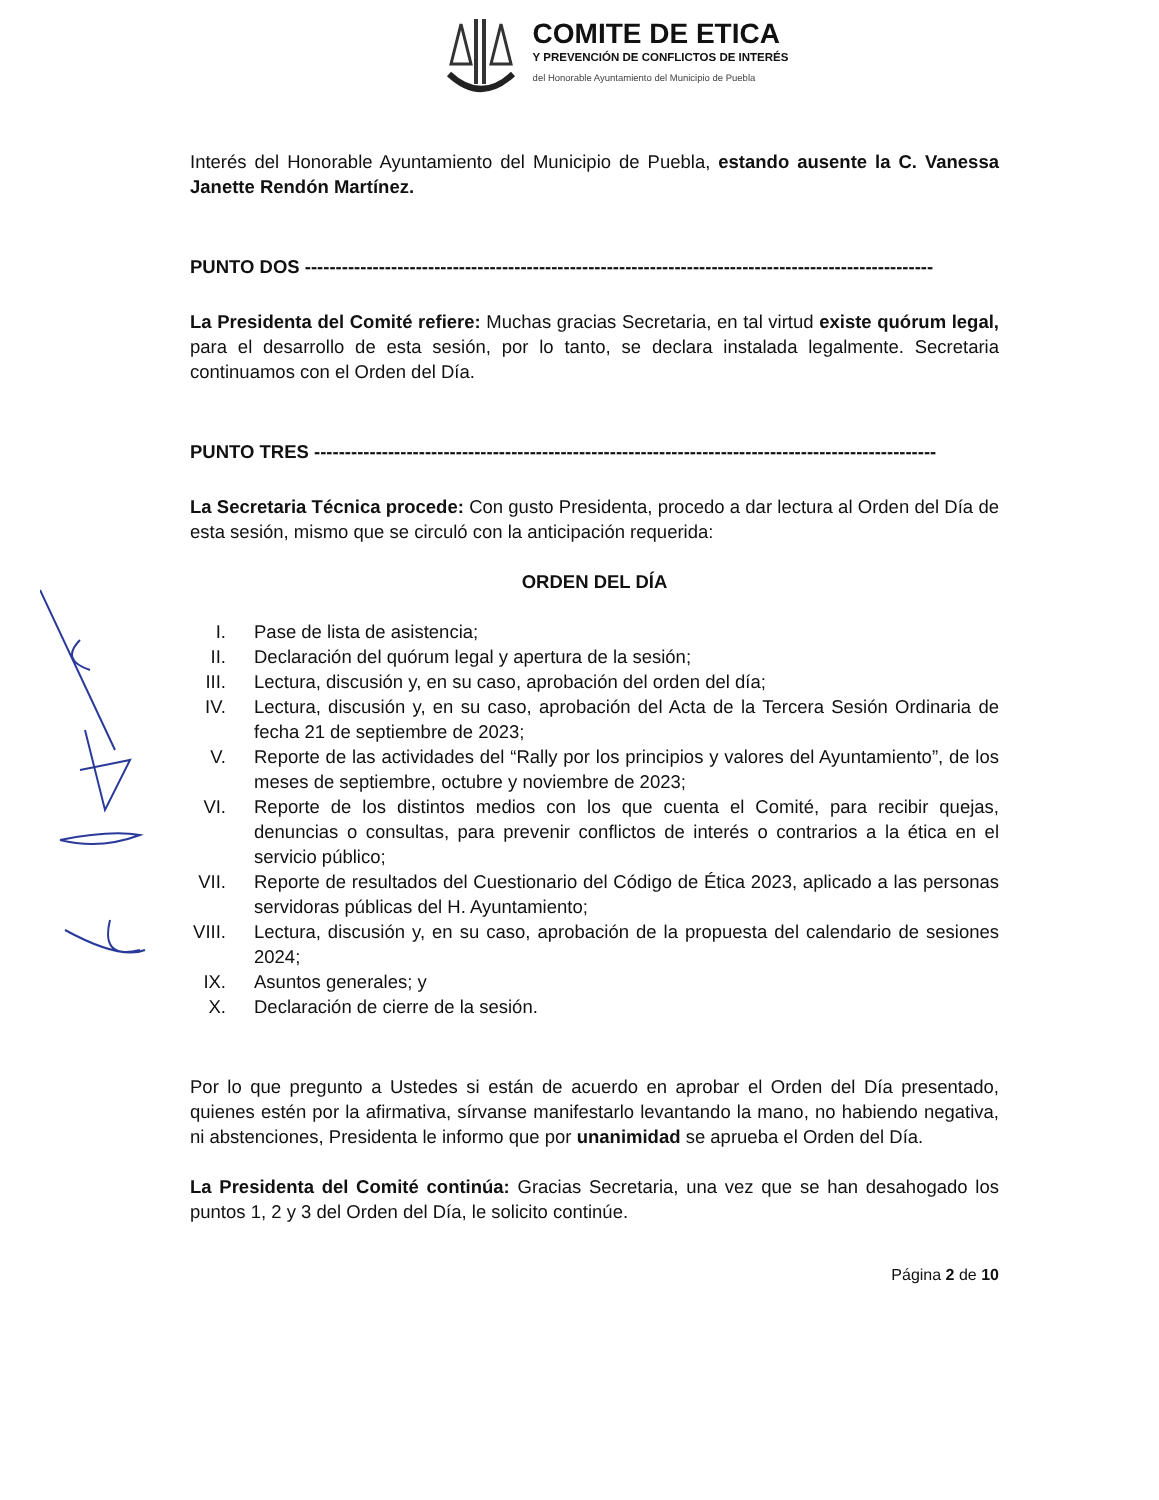COMITE DE ETICA
Y PREVENCIÓN DE CONFLICTOS DE INTERÉS
del Honorable Ayuntamiento del Municipio de Puebla
Interés del Honorable Ayuntamiento del Municipio de Puebla, estando ausente la C. Vanessa Janette Rendón Martínez.
PUNTO DOS ------------------------------------------------------------------------------------------------------
La Presidenta del Comité refiere: Muchas gracias Secretaria, en tal virtud existe quórum legal, para el desarrollo de esta sesión, por lo tanto, se declara instalada legalmente. Secretaria continuamos con el Orden del Día.
PUNTO TRES -----------------------------------------------------------------------------------------------------
La Secretaria Técnica procede: Con gusto Presidenta, procedo a dar lectura al Orden del Día de esta sesión, mismo que se circuló con la anticipación requerida:
ORDEN DEL DÍA
I. Pase de lista de asistencia;
II. Declaración del quórum legal y apertura de la sesión;
III. Lectura, discusión y, en su caso, aprobación del orden del día;
IV. Lectura, discusión y, en su caso, aprobación del Acta de la Tercera Sesión Ordinaria de fecha 21 de septiembre de 2023;
V. Reporte de las actividades del “Rally por los principios y valores del Ayuntamiento”, de los meses de septiembre, octubre y noviembre de 2023;
VI. Reporte de los distintos medios con los que cuenta el Comité, para recibir quejas, denuncias o consultas, para prevenir conflictos de interés o contrarios a la ética en el servicio público;
VII. Reporte de resultados del Cuestionario del Código de Ética 2023, aplicado a las personas servidoras públicas del H. Ayuntamiento;
VIII. Lectura, discusión y, en su caso, aprobación de la propuesta del calendario de sesiones 2024;
IX. Asuntos generales; y
X. Declaración de cierre de la sesión.
Por lo que pregunto a Ustedes si están de acuerdo en aprobar el Orden del Día presentado, quienes estén por la afirmativa, sírvanse manifestarlo levantando la mano, no habiendo negativa, ni abstenciones, Presidenta le informo que por unanimidad se aprueba el Orden del Día.
La Presidenta del Comité continúa: Gracias Secretaria, una vez que se han desahogado los puntos 1, 2 y 3 del Orden del Día, le solicito continúe.
Página 2 de 10